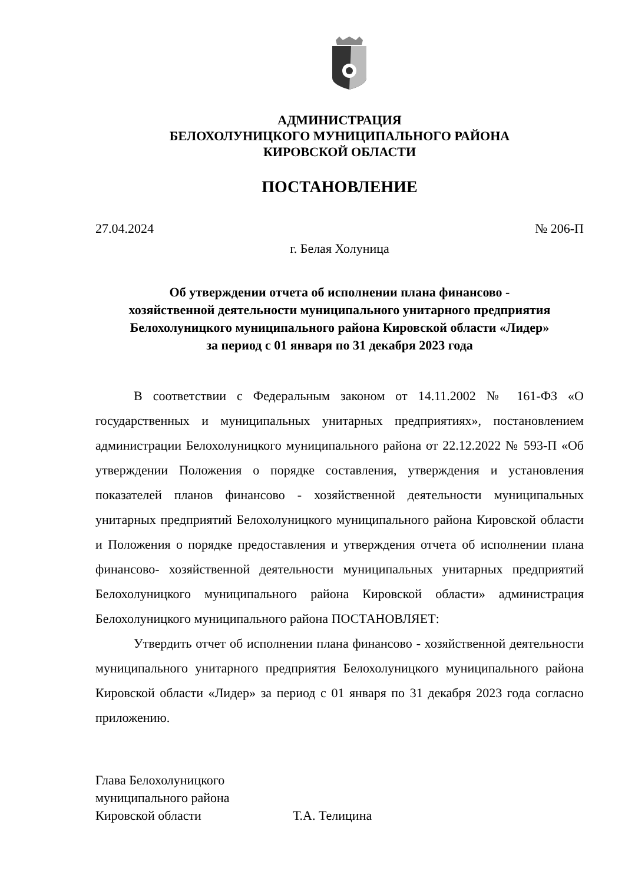АДМИНИСТРАЦИЯ
БЕЛОХОЛУНИЦКОГО МУНИЦИПАЛЬНОГО РАЙОНА
КИРОВСКОЙ ОБЛАСТИ
ПОСТАНОВЛЕНИЕ
27.04.2024 № 206-П
г. Белая Холуница
Об утверждении отчета об исполнении плана финансово -
хозяйственной деятельности муниципального унитарного предприятия
Белохолуницкого муниципального района Кировской области «Лидер»
за период с 01 января по 31 декабря 2023 года
В соответствии с Федеральным законом от 14.11.2002 № 161-ФЗ «О государственных и муниципальных унитарных предприятиях», постановлением администрации Белохолуницкого муниципального района от 22.12.2022 № 593-П «Об утверждении Положения о порядке составления, утверждения и установления показателей планов финансово - хозяйственной деятельности муниципальных унитарных предприятий Белохолуницкого муниципального района Кировской области и Положения о порядке предоставления и утверждения отчета об исполнении плана финансово- хозяйственной деятельности муниципальных унитарных предприятий Белохолуницкого муниципального района Кировской области» администрация Белохолуницкого муниципального района ПОСТАНОВЛЯЕТ:
Утвердить отчет об исполнении плана финансово - хозяйственной деятельности муниципального унитарного предприятия Белохолуницкого муниципального района Кировской области «Лидер» за период с 01 января по 31 декабря 2023 года согласно приложению.
Глава Белохолуницкого
муниципального района
Кировской области Т.А. Телицина